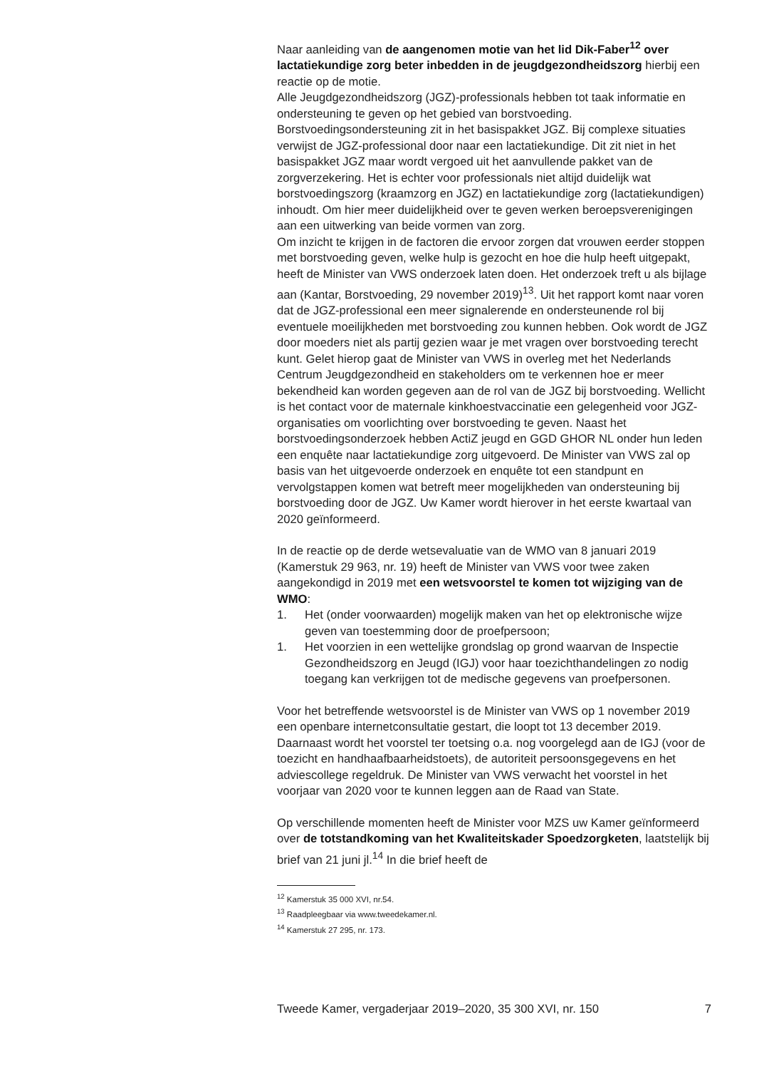Naar aanleiding van de aangenomen motie van het lid Dik-Faber<sup>12</sup> over lactatiekundige zorg beter inbedden in de jeugdgezond­heidszorg hierbij een reactie op de motie.
Alle Jeugdgezondheidszorg (JGZ)-professionals hebben tot taak infor­matie en ondersteuning te geven op het gebied van borstvoeding. Borstvoedingsondersteuning zit in het basispakket JGZ. Bij complexe situaties verwijst de JGZ-professional door naar een lactatiekundige. Dit zit niet in het basispakket JGZ maar wordt vergoed uit het aanvullende pakket van de zorgverzekering. Het is echter voor professionals niet altijd duidelijk wat borstvoedingszorg (kraamzorg en JGZ) en lactatiekundige zorg (lactatiekundigen) inhoudt. Om hier meer duidelijkheid over te geven werken beroepsverenigingen aan een uitwerking van beide vormen van zorg.
Om inzicht te krijgen in de factoren die ervoor zorgen dat vrouwen eerder stoppen met borstvoeding geven, welke hulp is gezocht en hoe die hulp heeft uitgepakt, heeft de Minister van VWS onderzoek laten doen. Het onderzoek treft u als bijlage aan (Kantar, Borstvoeding, 29 november 2019)<sup>13</sup>. Uit het rapport komt naar voren dat de JGZ-professional een meer signalerende en ondersteunende rol bij eventuele moeilijkheden met borstvoeding zou kunnen hebben. Ook wordt de JGZ door moeders niet als partij gezien waar je met vragen over borstvoeding terecht kunt. Gelet hierop gaat de Minister van VWS in overleg met het Nederlands Centrum Jeugdgezondheid en stakeholders om te verkennen hoe er meer bekendheid kan worden gegeven aan de rol van de JGZ bij borstvoeding. Wellicht is het contact voor de maternale kinkhoestvaccinatie een gelegenheid voor JGZ-organisaties om voorlichting over borstvoeding te geven. Naast het borstvoedingsonderzoek hebben ActiZ jeugd en GGD GHOR NL onder hun leden een enquête naar lactatiekundige zorg uitgevoerd. De Minister van VWS zal op basis van het uitgevoerde onderzoek en enquête tot een standpunt en vervolgstappen komen wat betreft meer mogelijkheden van ondersteuning bij borstvoeding door de JGZ. Uw Kamer wordt hierover in het eerste kwartaal van 2020 geïnformeerd.
In de reactie op de derde wetsevaluatie van de WMO van 8 januari 2019 (Kamerstuk 29 963, nr. 19) heeft de Minister van VWS voor twee zaken aangekondigd in 2019 met een wetsvoorstel te komen tot wijziging van de WMO:
1. Het (onder voorwaarden) mogelijk maken van het op elektronische wijze geven van toestemming door de proefpersoon;
1. Het voorzien in een wettelijke grondslag op grond waarvan de Inspectie Gezondheidszorg en Jeugd (IGJ) voor haar toezichthande­lingen zo nodig toegang kan verkrijgen tot de medische gegevens van proefpersonen.
Voor het betreffende wetsvoorstel is de Minister van VWS op 1 november 2019 een openbare internetconsultatie gestart, die loopt tot 13 december 2019. Daarnaast wordt het voorstel ter toetsing o.a. nog voorgelegd aan de IGJ (voor de toezicht en handhaafbaarheidstoets), de autoriteit persoonsgegevens en het adviescollege regeldruk. De Minister van VWS verwacht het voorstel in het voorjaar van 2020 voor te kunnen leggen aan de Raad van State.
Op verschillende momenten heeft de Minister voor MZS uw Kamer geïnformeerd over de totstandkoming van het Kwaliteitskader Spoedzorgketen, laatstelijk bij brief van 21 juni jl.<sup>14</sup> In die brief heeft de
<sup>12</sup> Kamerstuk 35 000 XVI, nr.54.
<sup>13</sup> Raadpleegbaar via www.tweedekamer.nl.
<sup>14</sup> Kamerstuk 27 295, nr. 173.
Tweede Kamer, vergaderjaar 2019–2020, 35 300 XVI, nr. 150 7